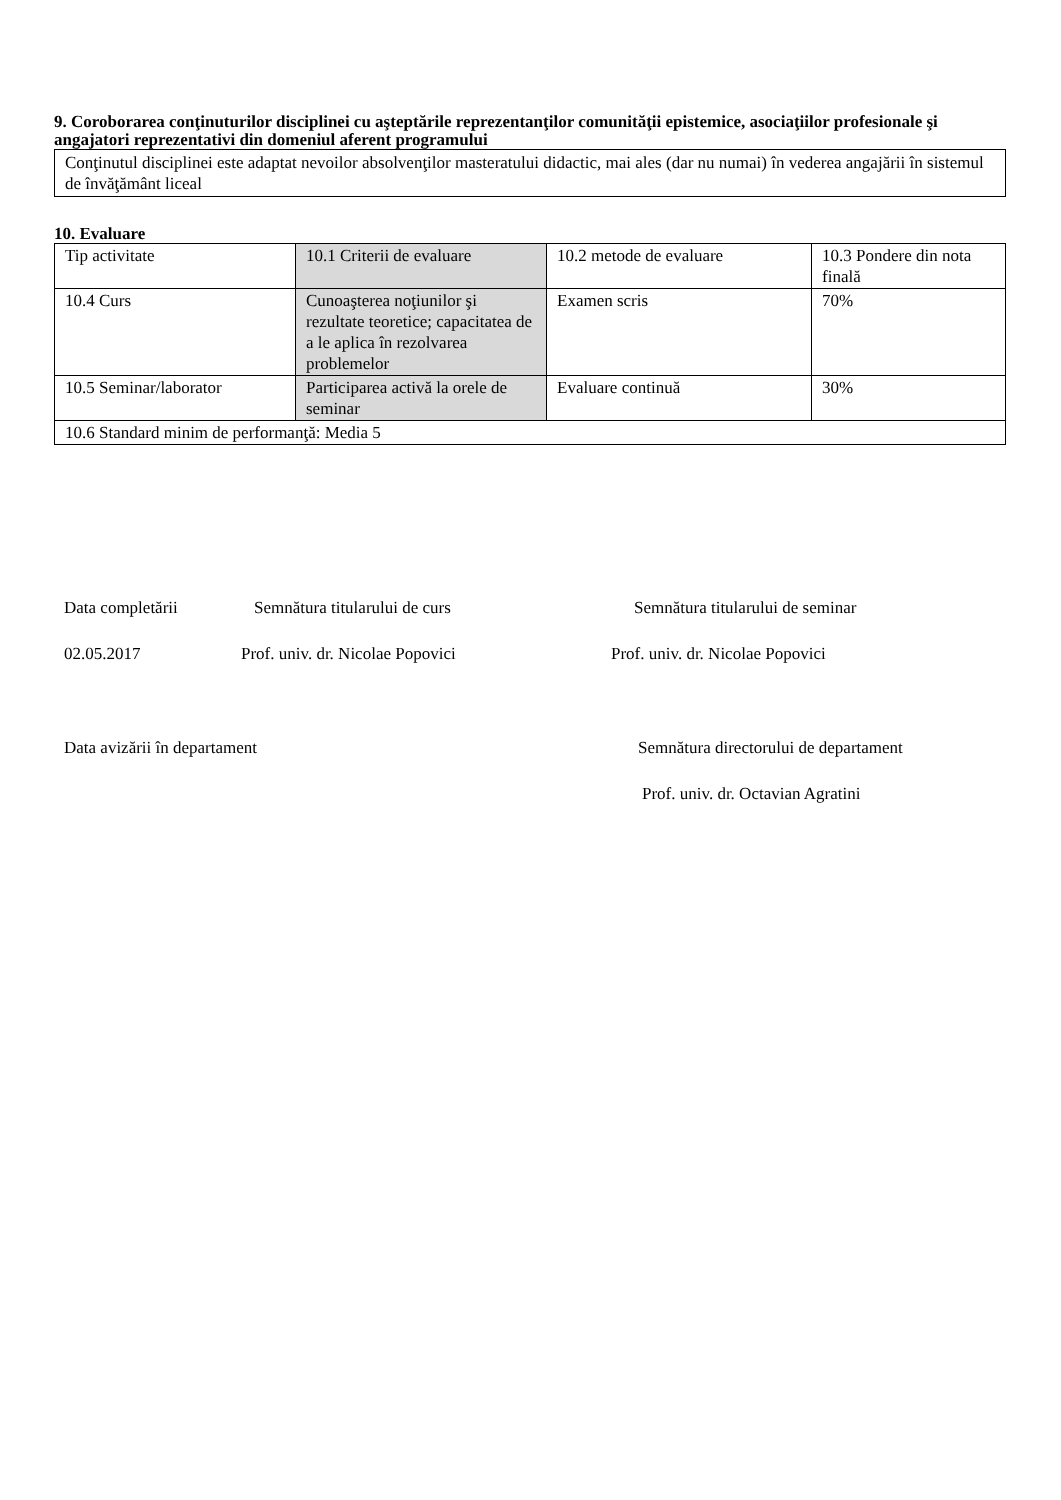9. Coroborarea conţinuturilor disciplinei cu aşteptările reprezentanţilor comunităţii epistemice, asociaţiilor profesionale şi angajatori reprezentativi din domeniul aferent programului
Conţinutul disciplinei este adaptat nevoilor absolvenţilor masteratului didactic, mai ales (dar nu numai) în vederea angajării în sistemul de învăţământ liceal
10. Evaluare
| Tip activitate | 10.1 Criterii de evaluare | 10.2 metode de evaluare | 10.3 Pondere din nota finală |
| 10.4 Curs | Cunoaşterea noţiunilor şi rezultate teoretice; capacitatea de a le aplica în rezolvarea problemelor | Examen scris | 70% |
| 10.5 Seminar/laborator | Participarea activă la orele de seminar | Evaluare continuă | 30% |
| 10.6 Standard minim de performanţă: Media 5 | | | |
Data completării Semnătura titularului de curs Semnătura titularului de seminar
02.05.2017 Prof. univ. dr. Nicolae Popovici Prof. univ. dr. Nicolae Popovici
Data avizării în departament Semnătura directorului de departament
Prof. univ. dr. Octavian Agratini